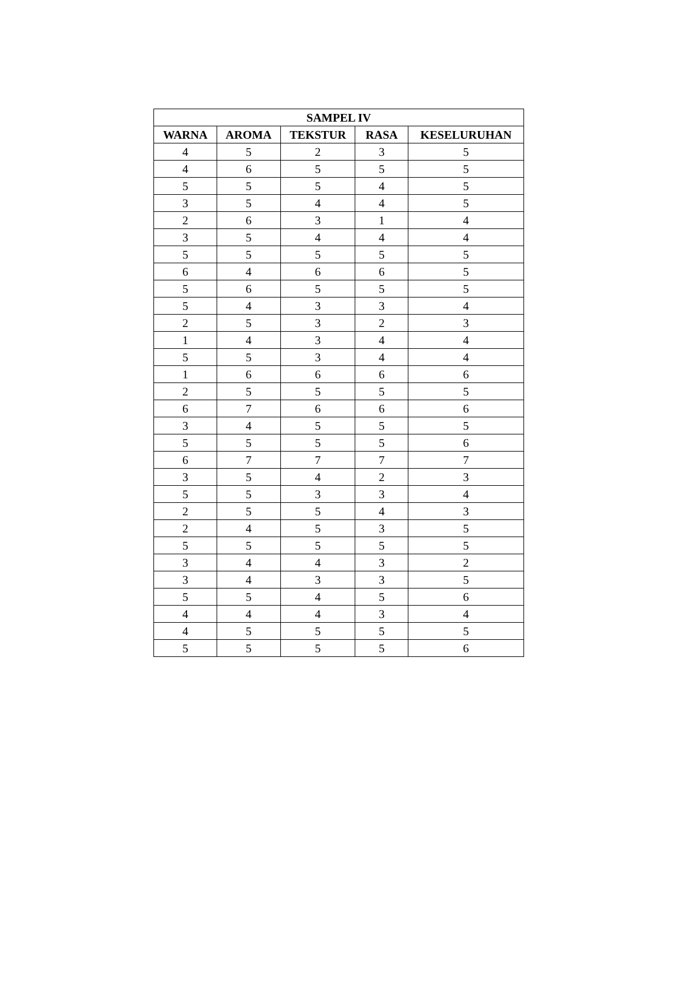| SAMPEL IV | | | | |
| --- | --- | --- | --- | --- |
| WARNA | AROMA | TEKSTUR | RASA | KESELURUHAN |
| 4 | 5 | 2 | 3 | 5 |
| 4 | 6 | 5 | 5 | 5 |
| 5 | 5 | 5 | 4 | 5 |
| 3 | 5 | 4 | 4 | 5 |
| 2 | 6 | 3 | 1 | 4 |
| 3 | 5 | 4 | 4 | 4 |
| 5 | 5 | 5 | 5 | 5 |
| 6 | 4 | 6 | 6 | 5 |
| 5 | 6 | 5 | 5 | 5 |
| 5 | 4 | 3 | 3 | 4 |
| 2 | 5 | 3 | 2 | 3 |
| 1 | 4 | 3 | 4 | 4 |
| 5 | 5 | 3 | 4 | 4 |
| 1 | 6 | 6 | 6 | 6 |
| 2 | 5 | 5 | 5 | 5 |
| 6 | 7 | 6 | 6 | 6 |
| 3 | 4 | 5 | 5 | 5 |
| 5 | 5 | 5 | 5 | 6 |
| 6 | 7 | 7 | 7 | 7 |
| 3 | 5 | 4 | 2 | 3 |
| 5 | 5 | 3 | 3 | 4 |
| 2 | 5 | 5 | 4 | 3 |
| 2 | 4 | 5 | 3 | 5 |
| 5 | 5 | 5 | 5 | 5 |
| 3 | 4 | 4 | 3 | 2 |
| 3 | 4 | 3 | 3 | 5 |
| 5 | 5 | 4 | 5 | 6 |
| 4 | 4 | 4 | 3 | 4 |
| 4 | 5 | 5 | 5 | 5 |
| 5 | 5 | 5 | 5 | 6 |